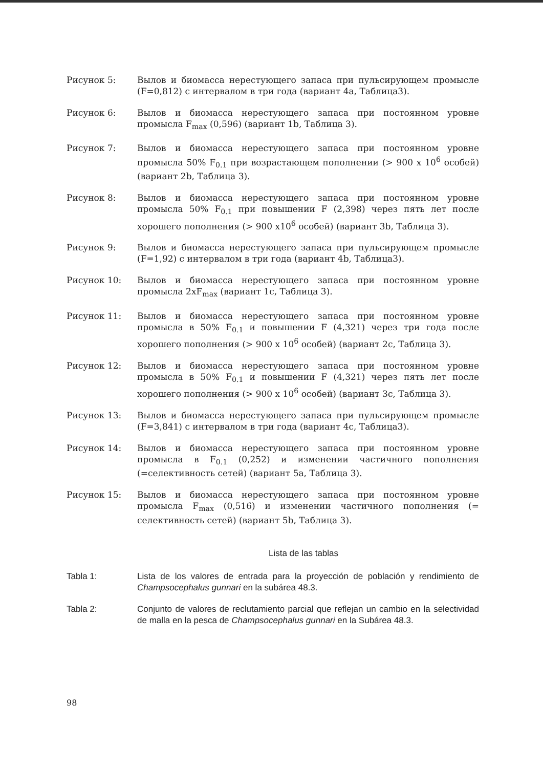Рисунок 5: Вылов и биомасса нерестующего запаса при пульсирующем промысле (F=0,812) с интервалом в три года (вариант 4a, Таблица3).
Рисунок 6: Вылов и биомасса нерестующего запаса при постоянном уровне промысла F<sub>max</sub> (0,596) (вариант 1b, Таблица 3).
Рисунок 7: Вылов и биомасса нерестующего запаса при постоянном уровне промысла 50% F<sub>0.1</sub> при возрастающем пополнении (> 900 x 10<sup>6</sup> особей) (вариант 2b, Таблица 3).
Рисунок 8: Вылов и биомасса нерестующего запаса при постоянном уровне промысла 50% F<sub>0.1</sub> при повышении F (2,398) через пять лет после хорошего пополнения (> 900 x10<sup>6</sup> особей) (вариант 3b, Таблица 3).
Рисунок 9: Вылов и биомасса нерестующего запаса при пульсирующем промысле (F=1,92) с интервалом в три года (вариант 4b, Таблица3).
Рисунок 10: Вылов и биомасса нерестующего запаса при постоянном уровне промысла 2xF<sub>max</sub> (вариант 1c, Таблица 3).
Рисунок 11: Вылов и биомасса нерестующего запаса при постоянном уровне промысла в 50% F<sub>0.1</sub> и повышении F (4,321) через три года после хорошего пополнения (> 900 x 10<sup>6</sup> особей) (вариант 2c, Таблица 3).
Рисунок 12: Вылов и биомасса нерестующего запаса при постоянном уровне промысла в 50% F<sub>0.1</sub> и повышении F (4,321) через пять лет после хорошего пополнения (> 900 x 10<sup>6</sup> особей) (вариант 3c, Таблица 3).
Рисунок 13: Вылов и биомасса нерестующего запаса при пульсирующем промысле (F=3,841) с интервалом в три года (вариант 4c, Таблица3).
Рисунок 14: Вылов и биомасса нерестующего запаса при постоянном уровне промысла в F<sub>0.1</sub> (0,252) и изменении частичного пополнения (=селективность сетей) (вариант 5a, Таблица 3).
Рисунок 15: Вылов и биомасса нерестующего запаса при постоянном уровне промысла F<sub>max</sub> (0,516) и изменении частичного пополнения (= селективность сетей) (вариант 5b, Таблица 3).
Lista de las tablas
Tabla 1: Lista de los valores de entrada para la proyección de población y rendimiento de Champsocephalus gunnari en la subárea 48.3.
Tabla 2: Conjunto de valores de reclutamiento parcial que reflejan un cambio en la selectividad de malla en la pesca de Champsocephalus gunnari en la Subárea 48.3.
98